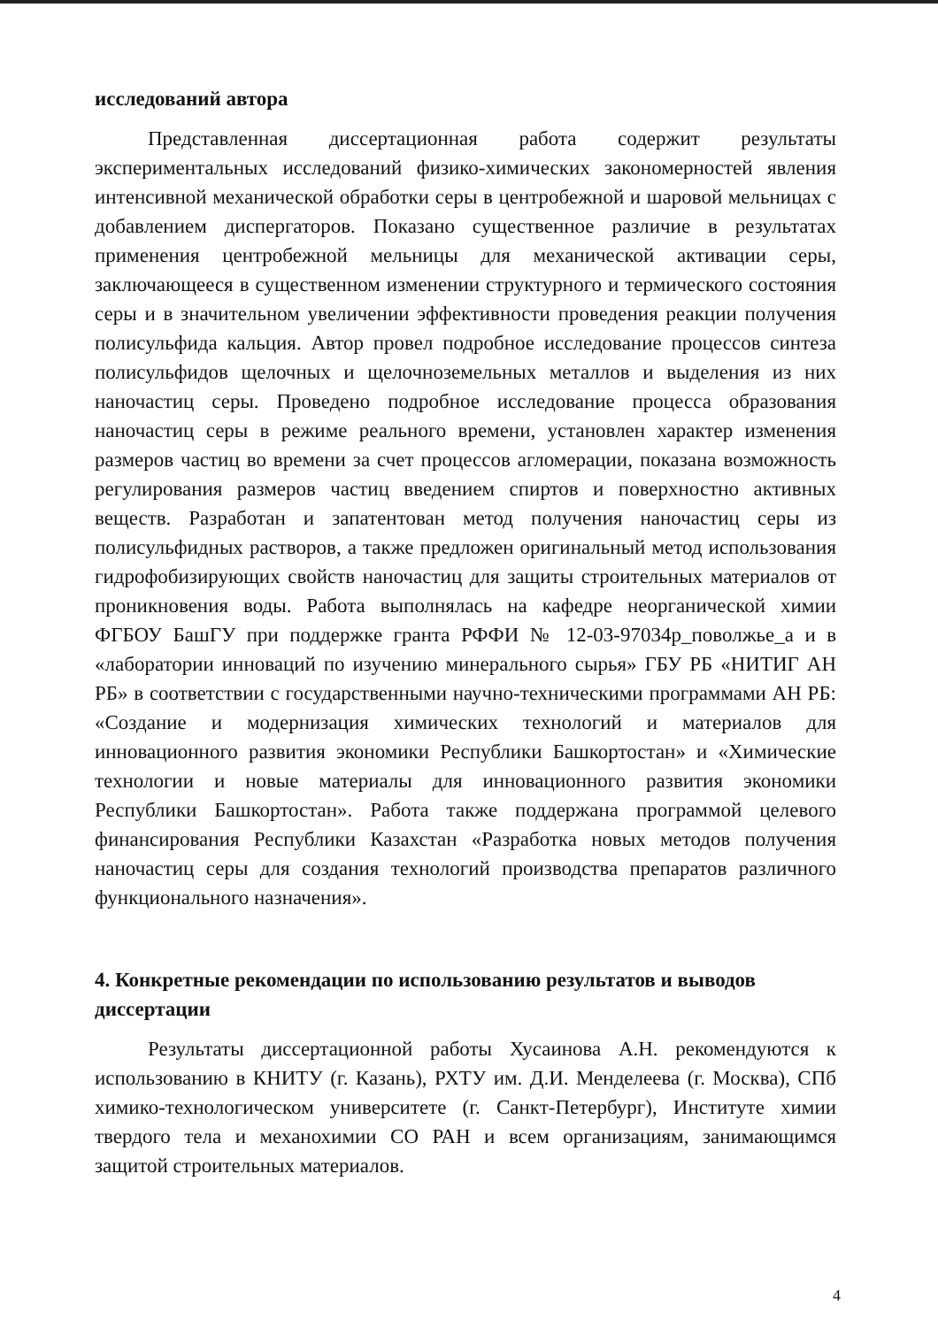исследований автора
Представленная диссертационная работа содержит результаты экспериментальных исследований физико-химических закономерностей явления интенсивной механической обработки серы в центробежной и шаровой мельницах с добавлением диспергаторов. Показано существенное различие в результатах применения центробежной мельницы для механической активации серы, заключающееся в существенном изменении структурного и термического состояния серы и в значительном увеличении эффективности проведения реакции получения полисульфида кальция. Автор провел подробное исследование процессов синтеза полисульфидов щелочных и щелочноземельных металлов и выделения из них наночастиц серы. Проведено подробное исследование процесса образования наночастиц серы в режиме реального времени, установлен характер изменения размеров частиц во времени за счет процессов агломерации, показана возможность регулирования размеров частиц введением спиртов и поверхностно активных веществ. Разработан и запатентован метод получения наночастиц серы из полисульфидных растворов, а также предложен оригинальный метод использования гидрофобизирующих свойств наночастиц для защиты строительных материалов от проникновения воды. Работа выполнялась на кафедре неорганической химии ФГБОУ БашГУ при поддержке гранта РФФИ № 12-03-97034р_поволжье_а и в «лаборатории инноваций по изучению минерального сырья» ГБУ РБ «НИТИГ АН РБ» в соответствии с государственными научно-техническими программами АН РБ: «Создание и модернизация химических технологий и материалов для инновационного развития экономики Республики Башкортостан» и «Химические технологии и новые материалы для инновационного развития экономики Республики Башкортостан». Работа также поддержана программой целевого финансирования Республики Казахстан «Разработка новых методов получения наночастиц серы для создания технологий производства препаратов различного функционального назначения».
4. Конкретные рекомендации по использованию результатов и выводов диссертации
Результаты диссертационной работы Хусаинова А.Н. рекомендуются к использованию в КНИТУ (г. Казань), РХТУ им. Д.И. Менделеева (г. Москва), СПб химико-технологическом университете (г. Санкт-Петербург), Институте химии твердого тела и механохимии СО РАН и всем организациям, занимающимся защитой строительных материалов.
4